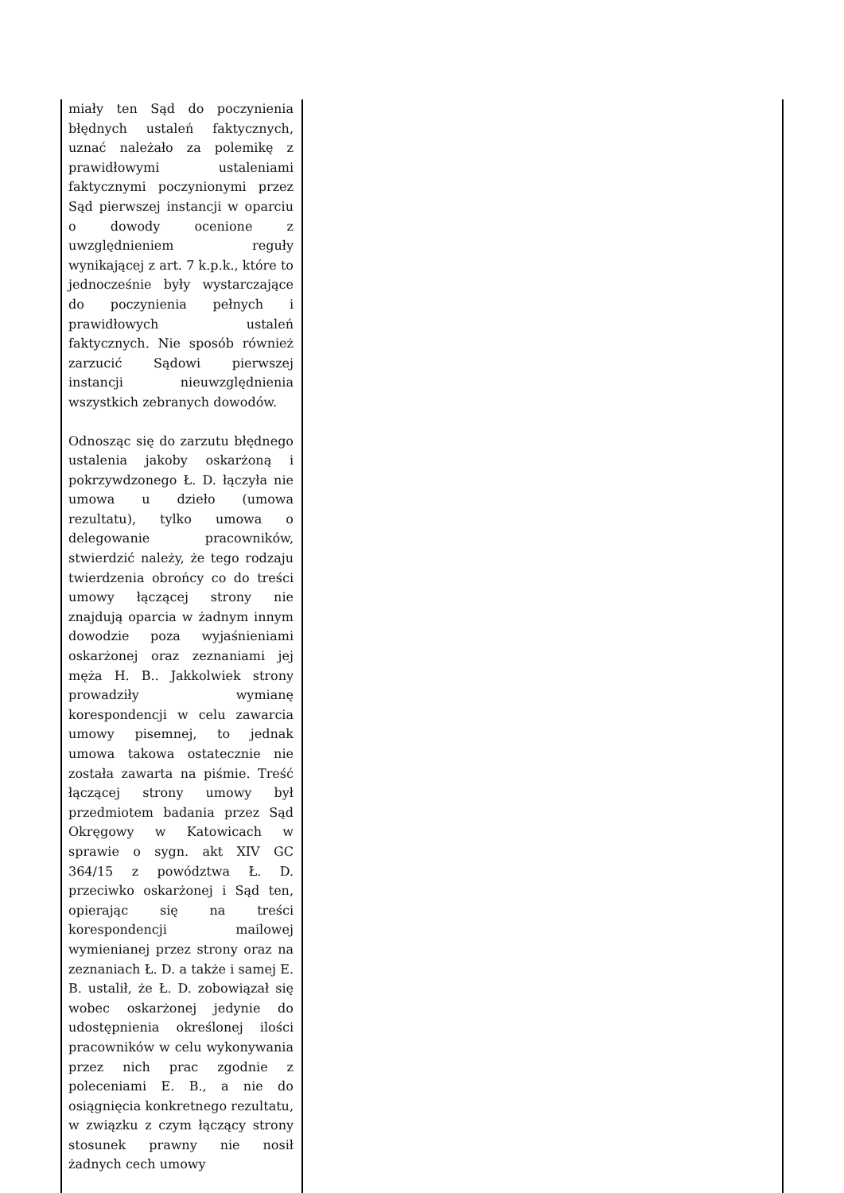| miały ten Sąd do poczynienia błędnych ustaleń faktycznych, uznać należało za polemikę z prawidłowymi ustaleniami faktycznymi poczynionymi przez Sąd pierwszej instancji w oparciu o dowody ocenione z uwzględnieniem reguły wynikającej z art. 7 k.p.k., które to jednocześnie były wystarczające do poczynienia pełnych i prawidłowych ustaleń faktycznych. Nie sposób również zarzucić Sądowi pierwszej instancji nieuwzględnienia wszystkich zebranych dowodów. Odnosząc się do zarzutu błędnego ustalenia jakoby oskarżoną i pokrzywdzonego Ł. D. łączyła nie umowa u dzieło (umowa rezultatu), tylko umowa o delegowanie pracowników, stwierdzić należy, że tego rodzaju twierdzenia obrońcy co do treści umowy łączącej strony nie znajdują oparcia w żadnym innym dowodzie poza wyjaśnieniami oskarżonej oraz zeznaniami jej męża H. B.. Jakkolwiek strony prowadziły wymianę korespondencji w celu zawarcia umowy pisemnej, to jednak umowa takowa ostatecznie nie została zawarta na piśmie. Treść łączącej strony umowy był przedmiotem badania przez Sąd Okręgowy w Katowicach w sprawie o sygn. akt XIV GC 364/15 z powództwa Ł. D. przeciwko oskarżonej i Sąd ten, opierając się na treści korespondencji mailowej wymienianej przez strony oraz na zeznaniach Ł. D. a także i samej E. B. ustalił, że Ł. D. zobowiązał się wobec oskarżonej jedynie do udostępnienia określonej ilości pracowników w celu wykonywania przez nich prac zgodnie z poleceniami E. B., a nie do osiągnięcia konkretnego rezultatu, w związku z czym łączący strony stosunek prawny nie nosił żadnych cech umowy | |